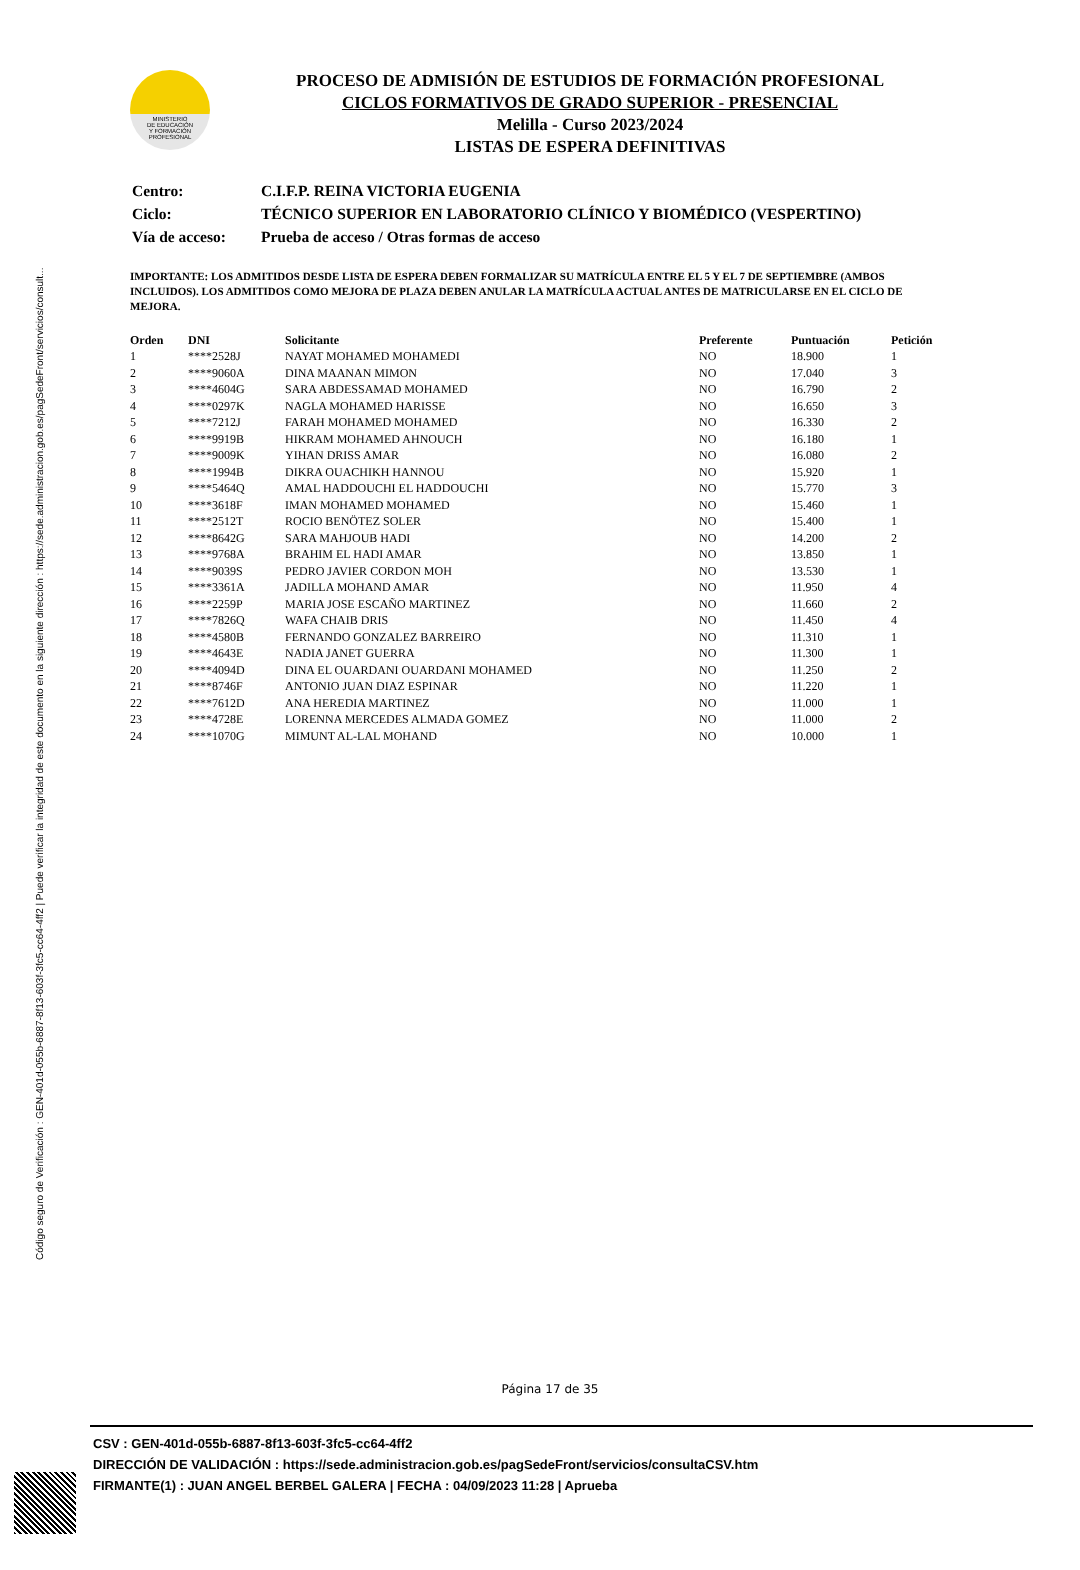Código seguro de Verificación : GEN-401d-055b-6887-8f13-603f-3fc5-cc64-4ff2 | Puede verificar la integridad de este documento en la siguiente dirección : https://sede.administracion.gob.es/pagSedeFront/servicios/consult...
MINISTERIO
DE EDUCACIÓN
Y FORMACIÓN
PROFESIONAL
PROCESO DE ADMISIÓN DE ESTUDIOS DE FORMACIÓN PROFESIONAL
CICLOS FORMATIVOS DE GRADO SUPERIOR - PRESENCIAL
Melilla - Curso 2023/2024
LISTAS DE ESPERA DEFINITIVAS
| Centro: | C.I.F.P. REINA VICTORIA EUGENIA |
| Ciclo: | TÉCNICO SUPERIOR EN LABORATORIO CLÍNICO Y BIOMÉDICO (VESPERTINO) |
| Vía de acceso: | Prueba de acceso / Otras formas de acceso |
IMPORTANTE: LOS ADMITIDOS DESDE LISTA DE ESPERA DEBEN FORMALIZAR SU MATRÍCULA ENTRE EL 5 Y EL 7 DE SEPTIEMBRE (AMBOS INCLUIDOS). LOS ADMITIDOS COMO MEJORA DE PLAZA DEBEN ANULAR LA MATRÍCULA ACTUAL ANTES DE MATRICULARSE EN EL CICLO DE MEJORA.
| Orden | DNI | Solicitante | Preferente | Puntuación | Petición |
| --- | --- | --- | --- | --- | --- |
| 1 | ****2528J | NAYAT MOHAMED MOHAMEDI | NO | 18.900 | 1 |
| 2 | ****9060A | DINA MAANAN MIMON | NO | 17.040 | 3 |
| 3 | ****4604G | SARA ABDESSAMAD MOHAMED | NO | 16.790 | 2 |
| 4 | ****0297K | NAGLA MOHAMED HARISSE | NO | 16.650 | 3 |
| 5 | ****7212J | FARAH MOHAMED MOHAMED | NO | 16.330 | 2 |
| 6 | ****9919B | HIKRAM MOHAMED AHNOUCH | NO | 16.180 | 1 |
| 7 | ****9009K | YIHAN DRISS AMAR | NO | 16.080 | 2 |
| 8 | ****1994B | DIKRA OUACHIKH HANNOU | NO | 15.920 | 1 |
| 9 | ****5464Q | AMAL HADDOUCHI EL HADDOUCHI | NO | 15.770 | 3 |
| 10 | ****3618F | IMAN MOHAMED MOHAMED | NO | 15.460 | 1 |
| 11 | ****2512T | ROCIO BENÖTEZ SOLER | NO | 15.400 | 1 |
| 12 | ****8642G | SARA MAHJOUB HADI | NO | 14.200 | 2 |
| 13 | ****9768A | BRAHIM EL HADI AMAR | NO | 13.850 | 1 |
| 14 | ****9039S | PEDRO JAVIER CORDON MOH | NO | 13.530 | 1 |
| 15 | ****3361A | JADILLA MOHAND AMAR | NO | 11.950 | 4 |
| 16 | ****2259P | MARIA JOSE ESCAÑO MARTINEZ | NO | 11.660 | 2 |
| 17 | ****7826Q | WAFA CHAIB DRIS | NO | 11.450 | 4 |
| 18 | ****4580B | FERNANDO GONZALEZ BARREIRO | NO | 11.310 | 1 |
| 19 | ****4643E | NADIA JANET GUERRA | NO | 11.300 | 1 |
| 20 | ****4094D | DINA EL OUARDANI OUARDANI MOHAMED | NO | 11.250 | 2 |
| 21 | ****8746F | ANTONIO JUAN DIAZ ESPINAR | NO | 11.220 | 1 |
| 22 | ****7612D | ANA HEREDIA MARTINEZ | NO | 11.000 | 1 |
| 23 | ****4728E | LORENNA MERCEDES ALMADA GOMEZ | NO | 11.000 | 2 |
| 24 | ****1070G | MIMUNT AL-LAL MOHAND | NO | 10.000 | 1 |
Página 17 de 35
CSV : GEN-401d-055b-6887-8f13-603f-3fc5-cc64-4ff2
DIRECCIÓN DE VALIDACIÓN : https://sede.administracion.gob.es/pagSedeFront/servicios/consultaCSV.htm
FIRMANTE(1) : JUAN ANGEL BERBEL GALERA | FECHA : 04/09/2023 11:28 | Aprueba